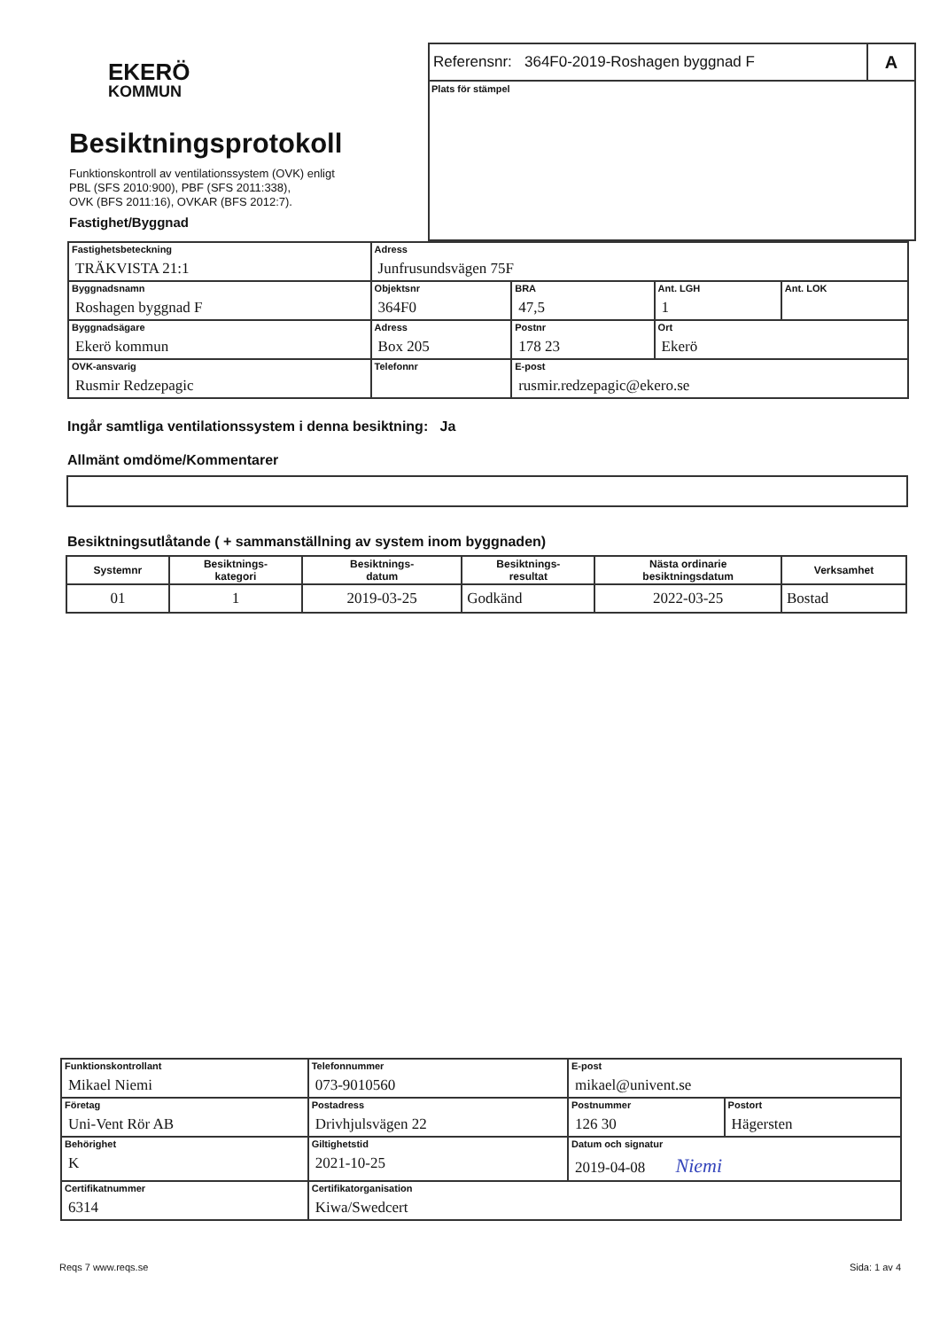EKERÖ
KOMMUN
Besiktningsprotokoll
Funktionskontroll av ventilationssystem (OVK) enligt
PBL (SFS 2010:900), PBF (SFS 2011:338),
OVK (BFS 2011:16), OVKAR (BFS 2012:7).
Fastighet/Byggnad
Referensnr: 364F0-2019-Roshagen byggnad F A
Plats för stämpel
| Fastighetsbeteckning TRÄKVISTA 21:1 | | Adress Junfrusundsvägen 75F | | | |
| Byggnadsnamn Roshagen byggnad F | | Objektsnr 364F0 | BRA 47,5 | Ant. LGH 1 | Ant. LOK |
| Byggnadsägare Ekerö kommun | Adress Box 205 | | Postnr 178 23 | Ort Ekerö | |
| OVK-ansvarig Rusmir Redzepagic | Telefonnr | | E-post rusmir.redzepagic@ekero.se | | |
Ingår samtliga ventilationssystem i denna besiktning: Ja
Allmänt omdöme/Kommentarer
Besiktningsutlåtande ( + sammanställning av system inom byggnaden)
| Systemnr | Besiktnings- kategori | Besiktnings- datum | Besiktnings- resultat | Nästa ordinarie besiktningsdatum | Verksamhet |
| --- | --- | --- | --- | --- | --- |
| 01 | 1 | 2019-03-25 | Godkänd | 2022-03-25 | Bostad |
| Funktionskontrollant Mikael Niemi | Telefonnummer 073-9010560 | E-post mikael@univent.se | |
| Företag Uni-Vent Rör AB | Postadress Drivhjulsvägen 22 | Postnummer 126 30 | Postort Hägersten |
| Behörighet K | Giltighetstid 2021-10-25 | Datum och signatur 2019-04-08 Niemi | |
| Certifikatnummer 6314 | Certifikatorganisation Kiwa/Swedcert | | |
Reqs 7 www.reqs.se Sida: 1 av 4